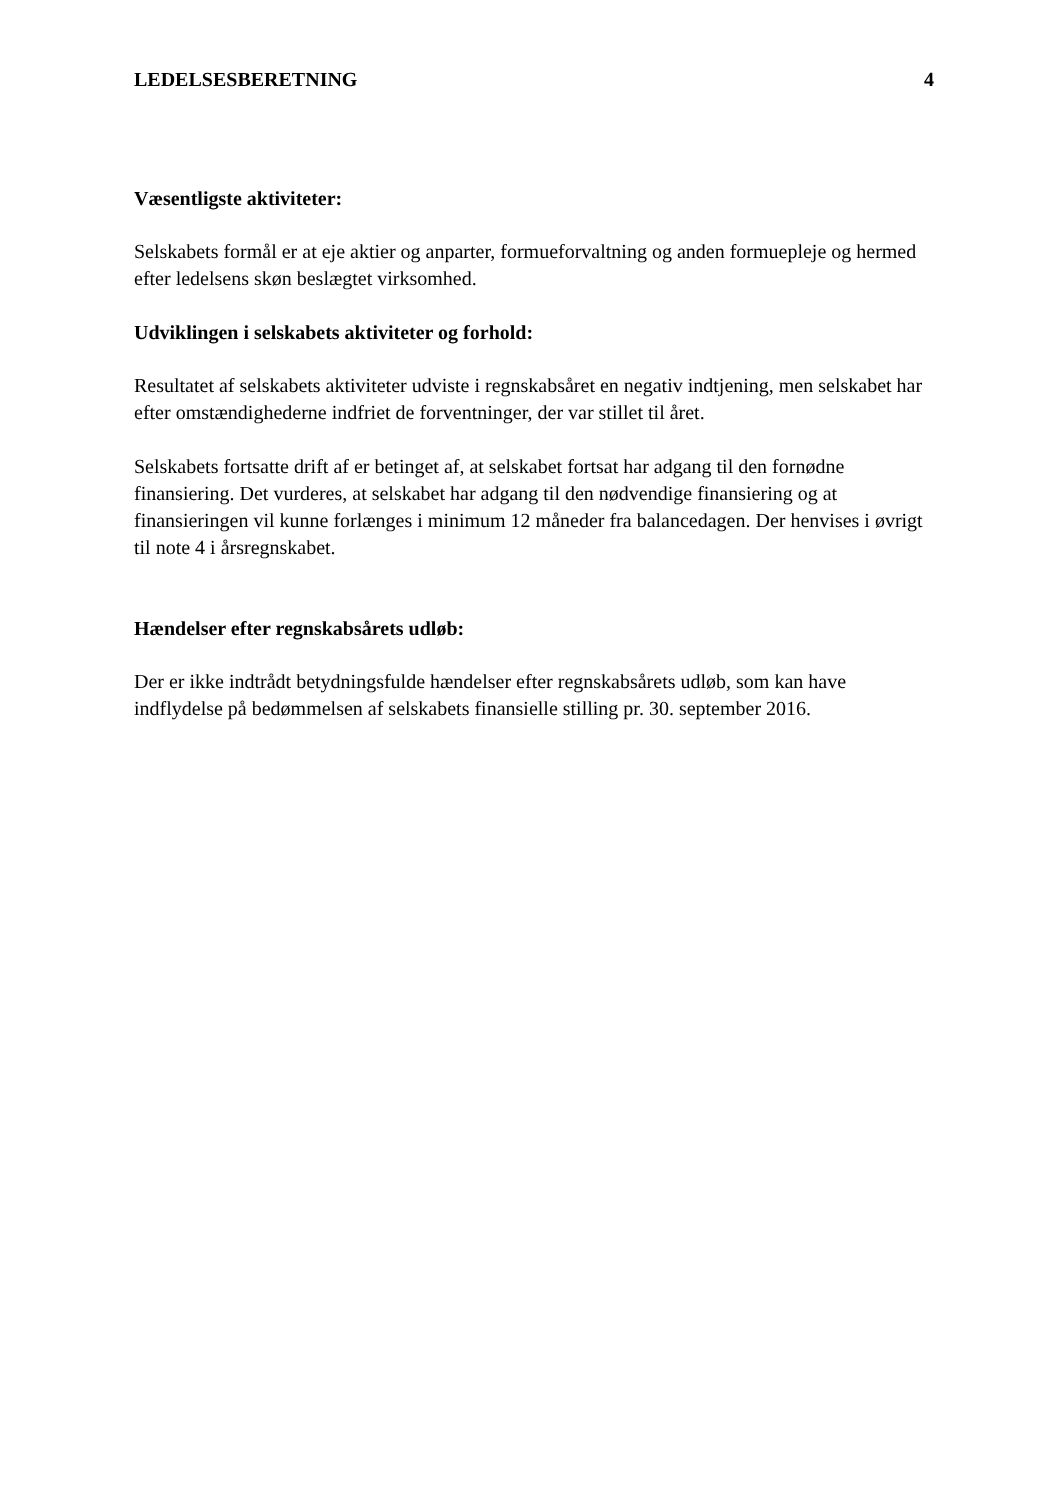LEDELSESBERETNING 4
Væsentligste aktiviteter:
Selskabets formål er at eje aktier og anparter, formueforvaltning og anden formuepleje og hermed efter ledelsens skøn beslægtet virksomhed.
Udviklingen i selskabets aktiviteter og forhold:
Resultatet af selskabets aktiviteter udviste i regnskabsåret en negativ indtjening, men selskabet har efter omstændighederne indfriet de forventninger, der var stillet til året.
Selskabets fortsatte drift af er betinget af, at selskabet fortsat har adgang til den fornødne finansiering. Det vurderes, at selskabet har adgang til den nødvendige finansiering og at finansieringen vil kunne forlænges i minimum 12 måneder fra balancedagen. Der henvises i øvrigt til note 4 i årsregnskabet.
Hændelser efter regnskabsårets udløb:
Der er ikke indtrådt betydningsfulde hændelser efter regnskabsårets udløb, som kan have indflydelse på bedømmelsen af selskabets finansielle stilling pr. 30. september 2016.